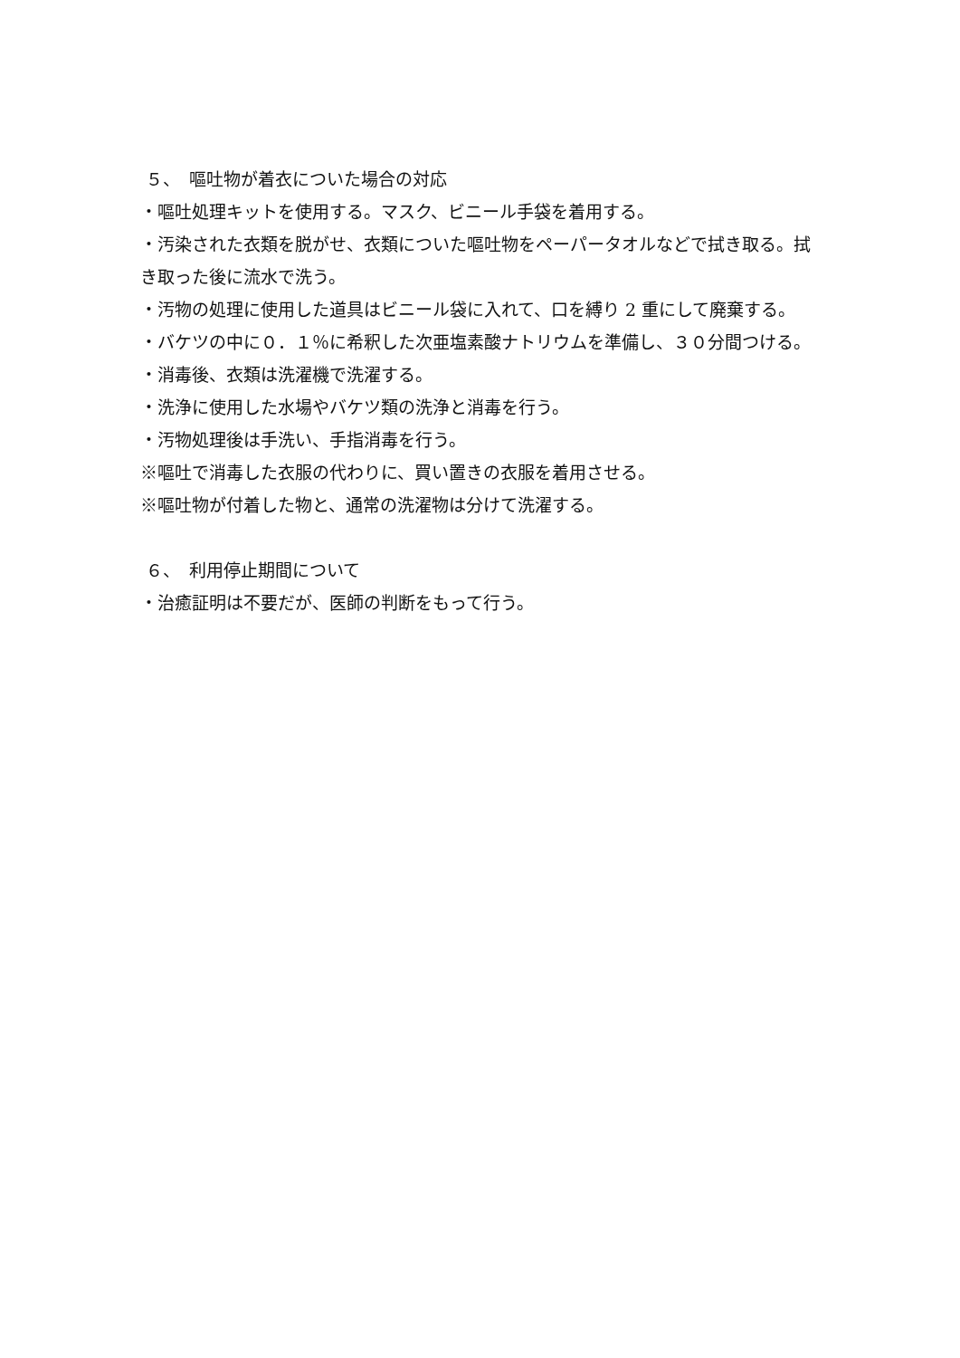５、　嘔吐物が着衣についた場合の対応
・嘔吐処理キットを使用する。マスク、ビニール手袋を着用する。
・汚染された衣類を脱がせ、衣類についた嘔吐物をペーパータオルなどで拭き取る。拭き取った後に流水で洗う。
・汚物の処理に使用した道具はビニール袋に入れて、口を縛り 2 重にして廃棄する。
・バケツの中に０．１％に希釈した次亜塩素酸ナトリウムを準備し、３０分間つける。
・消毒後、衣類は洗濯機で洗濯する。
・洗浄に使用した水場やバケツ類の洗浄と消毒を行う。
・汚物処理後は手洗い、手指消毒を行う。
※嘔吐で消毒した衣服の代わりに、買い置きの衣服を着用させる。
※嘔吐物が付着した物と、通常の洗濯物は分けて洗濯する。
６、　利用停止期間について
・治癒証明は不要だが、医師の判断をもって行う。